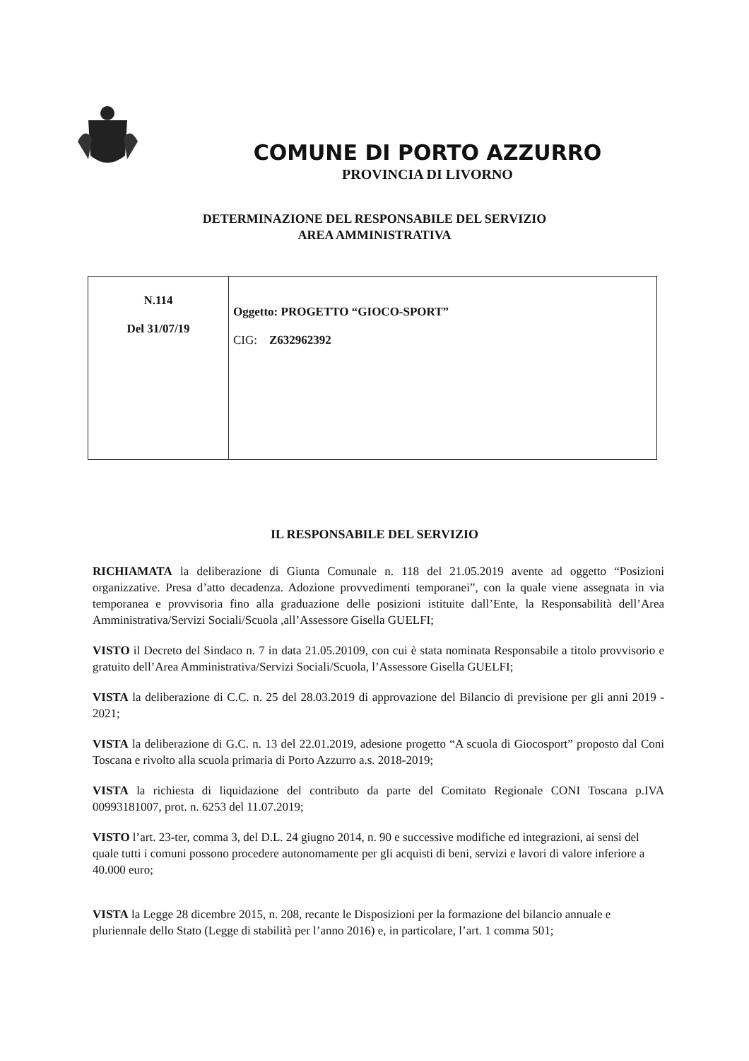COMUNE DI PORTO AZZURRO
PROVINCIA DI LIVORNO
DETERMINAZIONE DEL RESPONSABILE DEL SERVIZIO
AREA AMMINISTRATIVA
| N.114 Del 31/07/19 | Oggetto: PROGETTO “GIOCO-SPORT” CIG: Z632962392 |
IL RESPONSABILE DEL SERVIZIO
RICHIAMATA la deliberazione di Giunta Comunale n. 118 del 21.05.2019 avente ad oggetto “Posizioni organizzative. Presa d’atto decadenza. Adozione provvedimenti temporanei”, con la quale viene assegnata in via temporanea e provvisoria fino alla graduazione delle posizioni istituite dall’Ente, la Responsabilità dell’Area Amministrativa/Servizi Sociali/Scuola ,all’Assessore Gisella GUELFI;
VISTO il Decreto del Sindaco n. 7 in data 21.05.20109, con cui è stata nominata Responsabile a titolo provvisorio e gratuito dell’Area Amministrativa/Servizi Sociali/Scuola, l’Assessore Gisella GUELFI;
VISTA la deliberazione di C.C. n. 25 del 28.03.2019 di approvazione del Bilancio di previsione per gli anni 2019 - 2021;
VISTA la deliberazione di G.C. n. 13 del 22.01.2019, adesione progetto “A scuola di Giocosport” proposto dal Coni Toscana e rivolto alla scuola primaria di Porto Azzurro a.s. 2018-2019;
VISTA la richiesta di liquidazione del contributo da parte del Comitato Regionale CONI Toscana p.IVA 00993181007, prot. n. 6253 del 11.07.2019;
VISTO l’art. 23-ter, comma 3, del D.L. 24 giugno 2014, n. 90 e successive modifiche ed integrazioni, ai sensi del quale tutti i comuni possono procedere autonomamente per gli acquisti di beni, servizi e lavori di valore inferiore a 40.000 euro;
VISTA la Legge 28 dicembre 2015, n. 208, recante le Disposizioni per la formazione del bilancio annuale e pluriennale dello Stato (Legge di stabilità per l’anno 2016) e, in particolare, l’art. 1 comma 501;